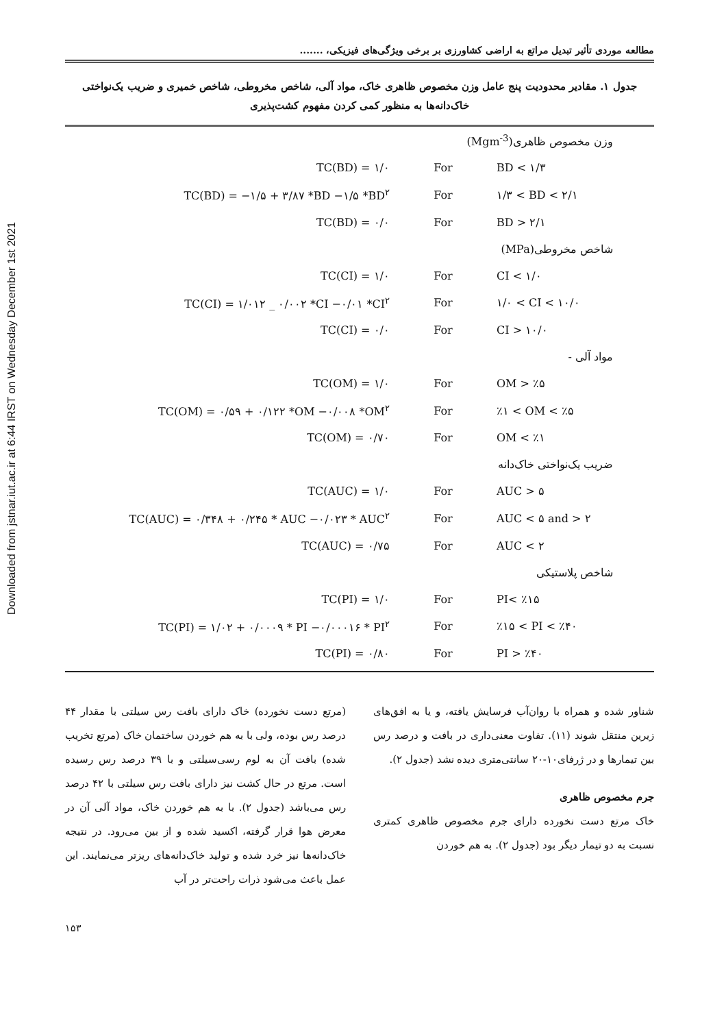Downloaded from jstnar.iut.ac.ir at 6:44 IRST on Wednesday December 1st 2021
مطالعه موردی تأثیر تبدیل مراتع به اراضی کشاورزی بر برخی ویژگی‌های فیزیکی، .......
جدول ۱. مقادیر محدودیت پنج عامل وزن مخصوص ظاهری خاک، مواد آلی، شاخص مخروطی، شاخص خمیری و ضریب یک‌نواختی خاک‌دانه‌ها به منظور کمی کردن مفهوم کشت‌پذیری
| وزن مخصوص ظاهری(Mgm<sup>-3</sup>) | | |
| TC(BD) = ۱/۰ | For | BD < ۱/۳ |
| TC(BD) = −۱/۵ + ۳/۸۷ *BD −۱/۵ *BD<sup>۲</sup> | For | ۱/۳ < BD < ۲/۱ |
| TC(BD) = ۰/۰ | For | BD > ۲/۱ |
| شاخص مخروطی(MPa) | | |
| TC(CI) = ۱/۰ | For | CI < ۱/۰ |
| TC(CI) = ۱/۰۱۲ _ ۰/۰۰۲ *CI −۰/۰۱ *CI<sup>۲</sup> | For | ۱/۰ < CI < ۱۰/۰ |
| TC(CI) = ۰/۰ | For | CI > ۱۰/۰ |
| مواد آلی - | | |
| TC(OM) = ۱/۰ | For | OM > ٪۵ |
| TC(OM) = ۰/۵۹ + ۰/۱۲۲ *OM −۰/۰۰۸ *OM<sup>۲</sup> | For | ٪۱ < OM < ٪۵ |
| TC(OM) = ۰/۷۰ | For | OM < ٪۱ |
| ضریب یک‌نواختی خاک‌دانه | | |
| TC(AUC) = ۱/۰ | For | AUC > ۵ |
| TC(AUC) = ۰/۳۴۸ + ۰/۲۴۵ * AUC −۰/۰۲۳ * AUC<sup>۲</sup> | For | AUC < ۵ and > ۲ |
| TC(AUC) = ۰/۷۵ | For | AUC < ۲ |
| شاخص پلاستیکی | | |
| TC(PI) = ۱/۰ | For | PI< ٪۱۵ |
| TC(PI) = ۱/۰۲ + ۰/۰۰۰۹ * PI −۰/۰۰۰۱۶ * PI<sup>۲</sup> | For | ٪۱۵ < PI < ٪۴۰ |
| TC(PI) = ۰/۸۰ | For | PI > ٪۴۰ |
(مرتع دست نخورده) خاک دارای بافت رس سیلتی با مقدار ۴۴ درصد رس بوده، ولی با به هم خوردن ساختمان خاک (مرتع تخریب شده) بافت آن به لوم رسی‌سیلتی و با ۳۹ درصد رس رسیده است. مرتع در حال کشت نیز دارای بافت رس سیلتی با ۴۲ درصد رس می‌باشد (جدول ۲). با به هم خوردن خاک، مواد آلی آن در معرض هوا قرار گرفته، اکسید شده و از بین می‌رود. در نتیجه خاک‌دانه‌ها نیز خرد شده و تولید خاک‌دانه‌های ریزتر می‌نمایند. این عمل باعث می‌شود ذرات راحت‌تر در آب
شناور شده و همراه با روان‌آب فرسایش یافته، و یا به افق‌های زیرین منتقل شوند (۱۱). تفاوت معنی‌داری در بافت و درصد رس بین تیمارها و در ژرفای۱۰-۲۰ سانتی‌متری دیده نشد (جدول ۲).
جرم مخصوص ظاهری
خاک مرتع دست نخورده دارای جرم مخصوص ظاهری کمتری نسبت به دو تیمار دیگر بود (جدول ۲). به هم خوردن
۱۵۳